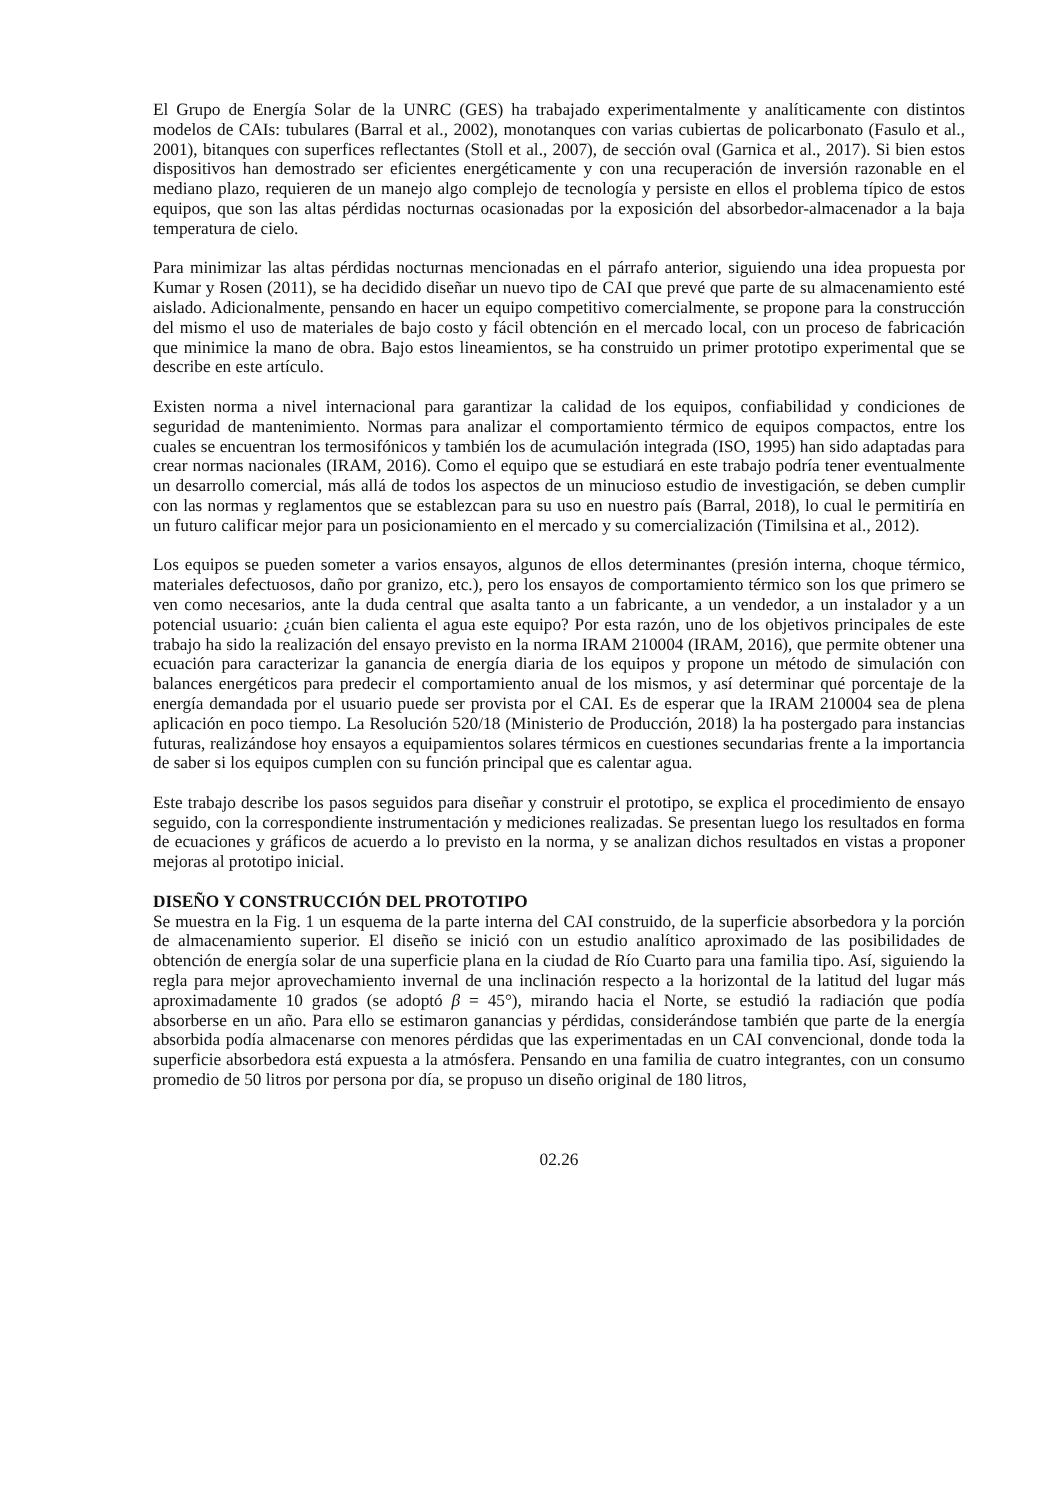El Grupo de Energía Solar de la UNRC (GES) ha trabajado experimentalmente y analíticamente con distintos modelos de CAIs: tubulares (Barral et al., 2002), monotanques con varias cubiertas de policarbonato (Fasulo et al., 2001), bitanques con superfices reflectantes (Stoll et al., 2007), de sección oval (Garnica et al., 2017). Si bien estos dispositivos han demostrado ser eficientes energéticamente y con una recuperación de inversión razonable en el mediano plazo, requieren de un manejo algo complejo de tecnología y persiste en ellos el problema típico de estos equipos, que son las altas pérdidas nocturnas ocasionadas por la exposición del absorbedor-almacenador a la baja temperatura de cielo.
Para minimizar las altas pérdidas nocturnas mencionadas en el párrafo anterior, siguiendo una idea propuesta por Kumar y Rosen (2011), se ha decidido diseñar un nuevo tipo de CAI que prevé que parte de su almacenamiento esté aislado. Adicionalmente, pensando en hacer un equipo competitivo comercialmente, se propone para la construcción del mismo el uso de materiales de bajo costo y fácil obtención en el mercado local, con un proceso de fabricación que minimice la mano de obra. Bajo estos lineamientos, se ha construido un primer prototipo experimental que se describe en este artículo.
Existen norma a nivel internacional para garantizar la calidad de los equipos, confiabilidad y condiciones de seguridad de mantenimiento. Normas para analizar el comportamiento térmico de equipos compactos, entre los cuales se encuentran los termosifónicos y también los de acumulación integrada (ISO, 1995) han sido adaptadas para crear normas nacionales (IRAM, 2016). Como el equipo que se estudiará en este trabajo podría tener eventualmente un desarrollo comercial, más allá de todos los aspectos de un minucioso estudio de investigación, se deben cumplir con las normas y reglamentos que se establezcan para su uso en nuestro país (Barral, 2018), lo cual le permitiría en un futuro calificar mejor para un posicionamiento en el mercado y su comercialización (Timilsina et al., 2012).
Los equipos se pueden someter a varios ensayos, algunos de ellos determinantes (presión interna, choque térmico, materiales defectuosos, daño por granizo, etc.), pero los ensayos de comportamiento térmico son los que primero se ven como necesarios, ante la duda central que asalta tanto a un fabricante, a un vendedor, a un instalador y a un potencial usuario: ¿cuán bien calienta el agua este equipo? Por esta razón, uno de los objetivos principales de este trabajo ha sido la realización del ensayo previsto en la norma IRAM 210004 (IRAM, 2016), que permite obtener una ecuación para caracterizar la ganancia de energía diaria de los equipos y propone un método de simulación con balances energéticos para predecir el comportamiento anual de los mismos, y así determinar qué porcentaje de la energía demandada por el usuario puede ser provista por el CAI. Es de esperar que la IRAM 210004 sea de plena aplicación en poco tiempo. La Resolución 520/18 (Ministerio de Producción, 2018) la ha postergado para instancias futuras, realizándose hoy ensayos a equipamientos solares térmicos en cuestiones secundarias frente a la importancia de saber si los equipos cumplen con su función principal que es calentar agua.
Este trabajo describe los pasos seguidos para diseñar y construir el prototipo, se explica el procedimiento de ensayo seguido, con la correspondiente instrumentación y mediciones realizadas. Se presentan luego los resultados en forma de ecuaciones y gráficos de acuerdo a lo previsto en la norma, y se analizan dichos resultados en vistas a proponer mejoras al prototipo inicial.
DISEÑO Y CONSTRUCCIÓN DEL PROTOTIPO
Se muestra en la Fig. 1 un esquema de la parte interna del CAI construido, de la superficie absorbedora y la porción de almacenamiento superior. El diseño se inició con un estudio analítico aproximado de las posibilidades de obtención de energía solar de una superficie plana en la ciudad de Río Cuarto para una familia tipo. Así, siguiendo la regla para mejor aprovechamiento invernal de una inclinación respecto a la horizontal de la latitud del lugar más aproximadamente 10 grados (se adoptó β = 45°), mirando hacia el Norte, se estudió la radiación que podía absorberse en un año. Para ello se estimaron ganancias y pérdidas, considerándose también que parte de la energía absorbida podía almacenarse con menores pérdidas que las experimentadas en un CAI convencional, donde toda la superficie absorbedora está expuesta a la atmósfera. Pensando en una familia de cuatro integrantes, con un consumo promedio de 50 litros por persona por día, se propuso un diseño original de 180 litros,
02.26